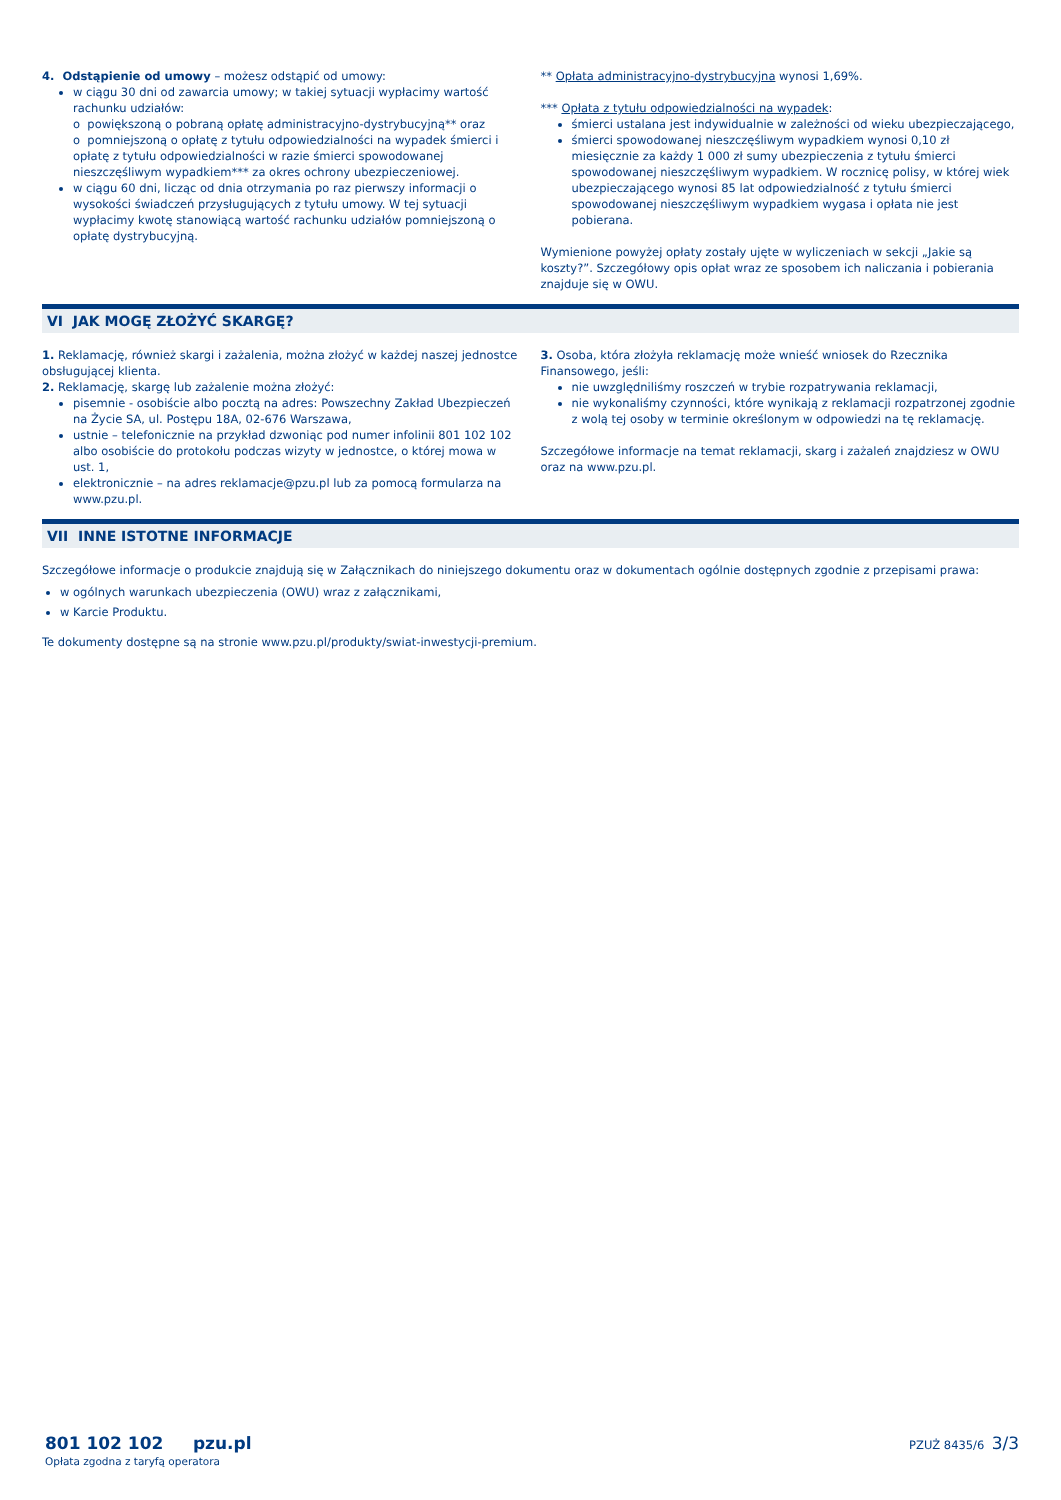4. Odstąpienie od umowy – możesz odstąpić od umowy:
w ciągu 30 dni od zawarcia umowy; w takiej sytuacji wypłacimy wartość rachunku udziałów:
o powiększoną o pobraną opłatę administracyjno-dystrybucyjną** oraz
o pomniejszoną o opłatę z tytułu odpowiedzialności na wypadek śmierci i opłatę z tytułu odpowiedzialności w razie śmierci spowodowanej nieszczęśliwym wypadkiem*** za okres ochrony ubezpieczeniowej.
w ciągu 60 dni, licząc od dnia otrzymania po raz pierwszy informacji o wysokości świadczeń przysługujących z tytułu umowy. W tej sytuacji wypłacimy kwotę stanowiącą wartość rachunku udziałów pomniejszoną o opłatę dystrybucyjną.
** Opłata administracyjno-dystrybucyjna wynosi 1,69%.
*** Opłata z tytułu odpowiedzialności na wypadek:
śmierci ustalana jest indywidualnie w zależności od wieku ubezpieczającego,
śmierci spowodowanej nieszczęśliwym wypadkiem wynosi 0,10 zł miesięcznie za każdy 1 000 zł sumy ubezpieczenia z tytułu śmierci spowodowanej nieszczęśliwym wypadkiem. W rocznicę polisy, w której wiek ubezpieczającego wynosi 85 lat odpowiedzialność z tytułu śmierci spowodowanej nieszczęśliwym wypadkiem wygasa i opłata nie jest pobierana.
Wymienione powyżej opłaty zostały ujęte w wyliczeniach w sekcji „Jakie są koszty?”. Szczegółowy opis opłat wraz ze sposobem ich naliczania i pobierania znajduje się w OWU.
VI JAK MOGĘ ZŁOŻYĆ SKARGĘ?
1. Reklamację, również skargi i zażalenia, można złożyć w każdej naszej jednostce obsługującej klienta.
2. Reklamację, skargę lub zażalenie można złożyć:
pisemnie - osobiście albo pocztą na adres: Powszechny Zakład Ubezpieczeń na Życie SA, ul. Postępu 18A, 02-676 Warszawa,
ustnie – telefonicznie na przykład dzwoniąc pod numer infolinii 801 102 102 albo osobiście do protokołu podczas wizyty w jednostce, o której mowa w ust. 1,
elektronicznie – na adres reklamacje@pzu.pl lub za pomocą formularza na www.pzu.pl.
3. Osoba, która złożyła reklamację może wnieść wniosek do Rzecznika Finansowego, jeśli:
nie uwzględniliśmy roszczeń w trybie rozpatrywania reklamacji,
nie wykonaliśmy czynności, które wynikają z reklamacji rozpatrzonej zgodnie z wolą tej osoby w terminie określonym w odpowiedzi na tę reklamację.
Szczegółowe informacje na temat reklamacji, skarg i zażaleń znajdziesz w OWU oraz na www.pzu.pl.
VII INNE ISTOTNE INFORMACJE
Szczegółowe informacje o produkcie znajdują się w Załącznikach do niniejszego dokumentu oraz w dokumentach ogólnie dostępnych zgodnie z przepisami prawa:
w ogólnych warunkach ubezpieczenia (OWU) wraz z załącznikami,
w Karcie Produktu.
Te dokumenty dostępne są na stronie www.pzu.pl/produkty/swiat-inwestycji-premium.
801 102 102 pzu.pl
Opłata zgodna z taryfą operatora
PZUŻ 8435/6 3/3